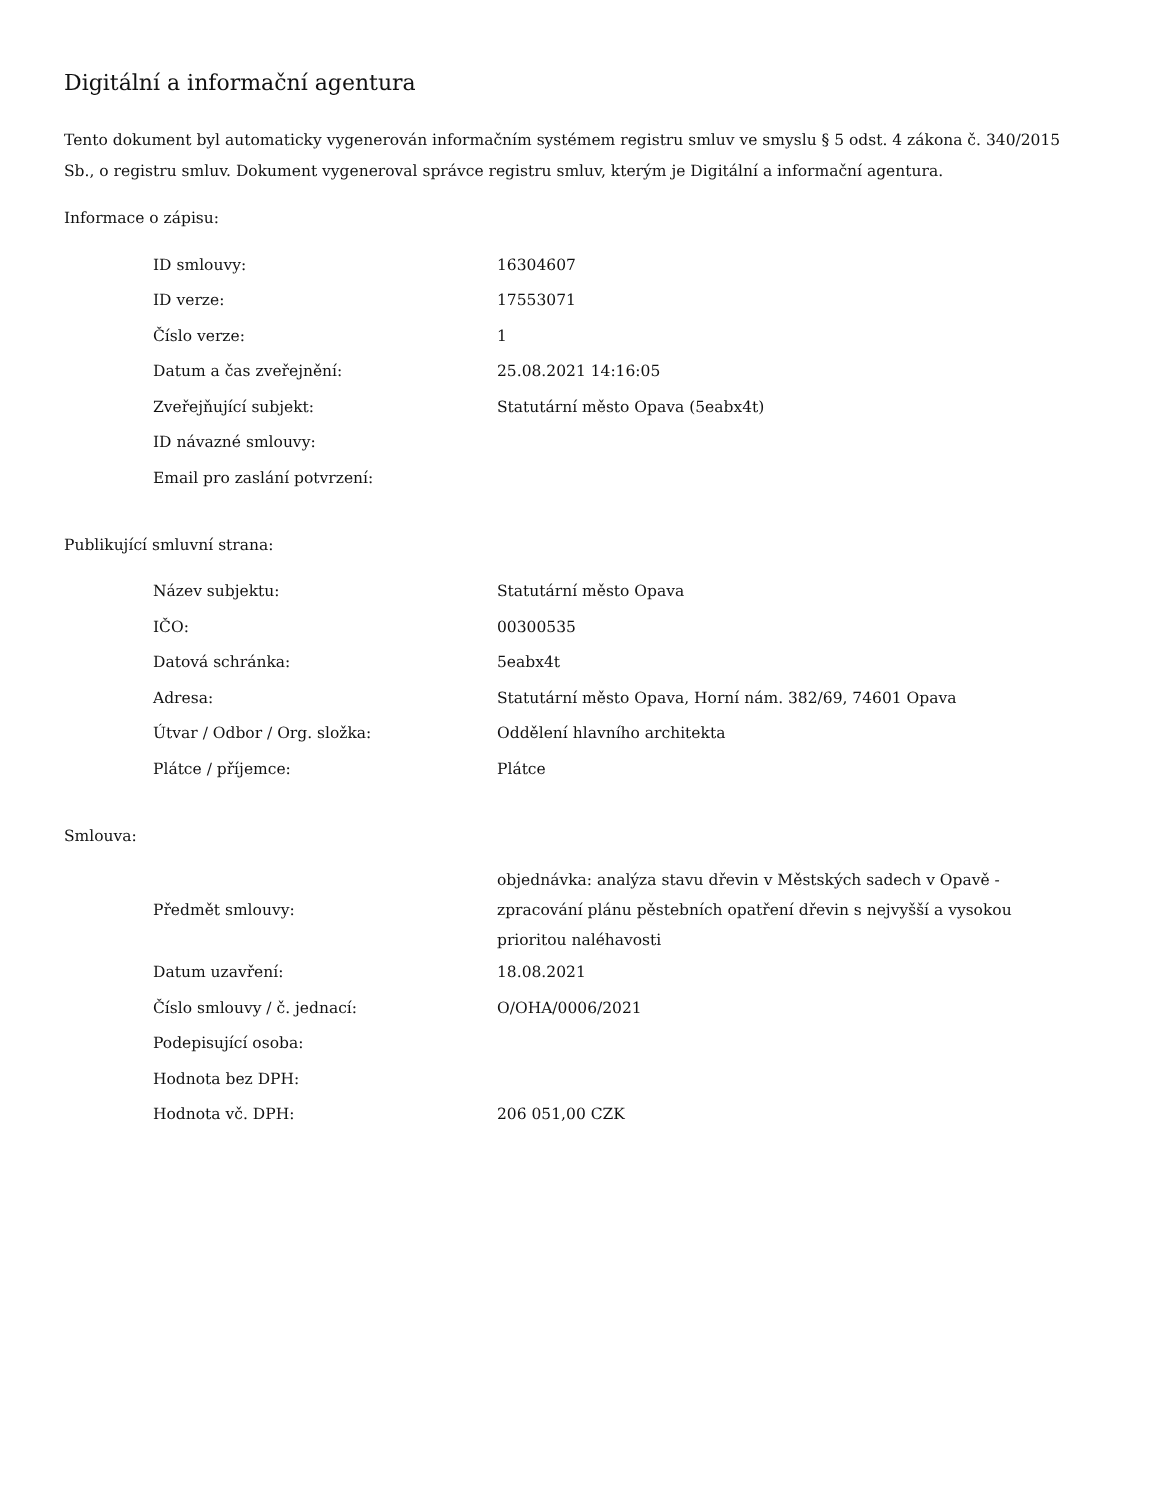Digitální a informační agentura
Tento dokument byl automaticky vygenerován informačním systémem registru smluv ve smyslu § 5 odst. 4 zákona č. 340/2015 Sb., o registru smluv. Dokument vygeneroval správce registru smluv, kterým je Digitální a informační agentura.
Informace o zápisu:
| ID smlouvy: | 16304607 |
| ID verze: | 17553071 |
| Číslo verze: | 1 |
| Datum a čas zveřejnění: | 25.08.2021 14:16:05 |
| Zveřejňující subjekt: | Statutární město Opava (5eabx4t) |
| ID návazné smlouvy: | |
| Email pro zaslání potvrzení: | |
Publikující smluvní strana:
| Název subjektu: | Statutární město Opava |
| IČO: | 00300535 |
| Datová schránka: | 5eabx4t |
| Adresa: | Statutární město Opava, Horní nám. 382/69, 74601 Opava |
| Útvar / Odbor / Org. složka: | Oddělení hlavního architekta |
| Plátce / příjemce: | Plátce |
Smlouva:
| Předmět smlouvy: | objednávka: analýza stavu dřevin v Městských sadech v Opavě - zpracování plánu pěstebních opatření dřevin s nejvyšší a vysokou prioritou naléhavosti |
| Datum uzavření: | 18.08.2021 |
| Číslo smlouvy / č. jednací: | O/OHA/0006/2021 |
| Podepisující osoba: | |
| Hodnota bez DPH: | |
| Hodnota vč. DPH: | 206 051,00 CZK |